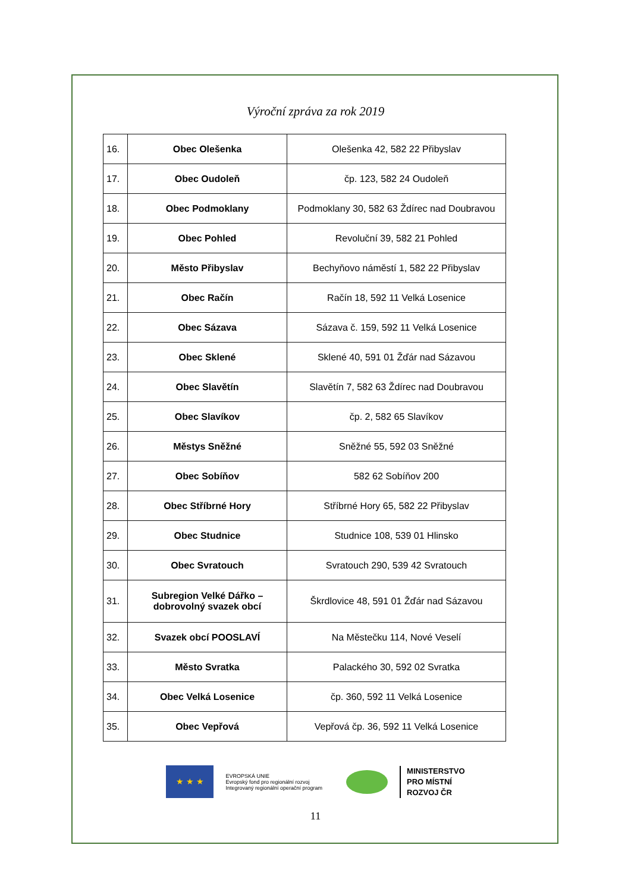Výroční zpráva za rok 2019
| 16. | Obec Olešenka | Olešenka 42, 582 22 Přibyslav |
| 17. | Obec Oudoleň | čp. 123, 582 24 Oudoleň |
| 18. | Obec Podmoklany | Podmoklany 30, 582 63 Ždírec nad Doubravou |
| 19. | Obec Pohled | Revoluční 39, 582 21 Pohled |
| 20. | Město Přibyslav | Bechyňovo náměstí 1, 582 22 Přibyslav |
| 21. | Obec Račín | Račín 18, 592 11 Velká Losenice |
| 22. | Obec Sázava | Sázava č. 159, 592 11 Velká Losenice |
| 23. | Obec Sklené | Sklené 40, 591 01 Žďár nad Sázavou |
| 24. | Obec Slavětín | Slavětín 7, 582 63 Ždírec nad Doubravou |
| 25. | Obec Slavíkov | čp. 2, 582 65 Slavíkov |
| 26. | Městys Sněžné | Sněžné 55, 592 03 Sněžné |
| 27. | Obec Sobíňov | 582 62 Sobíňov 200 |
| 28. | Obec Stříbrné Hory | Stříbrné Hory 65, 582 22 Přibyslav |
| 29. | Obec Studnice | Studnice 108, 539 01 Hlinsko |
| 30. | Obec Svratouch | Svratouch 290, 539 42 Svratouch |
| 31. | Subregion Velké Dářko – dobrovolný svazek obcí | Škrdlovice 48, 591 01 Žďár nad Sázavou |
| 32. | Svazek obcí POOSLAVÍ | Na Městečku 114, Nové Veselí |
| 33. | Město Svratka | Palackého 30, 592 02 Svratka |
| 34. | Obec Velká Losenice | čp. 360, 592 11 Velká Losenice |
| 35. | Obec Vepřová | Vepřová čp. 36, 592 11 Velká Losenice |
★ ★ ★
EVROPSKÁ UNIE
Evropský fond pro regionální rozvoj
Integrovaný regionální operační program
MINISTERSTVO
PRO MÍSTNÍ
ROZVOJ ČR
11